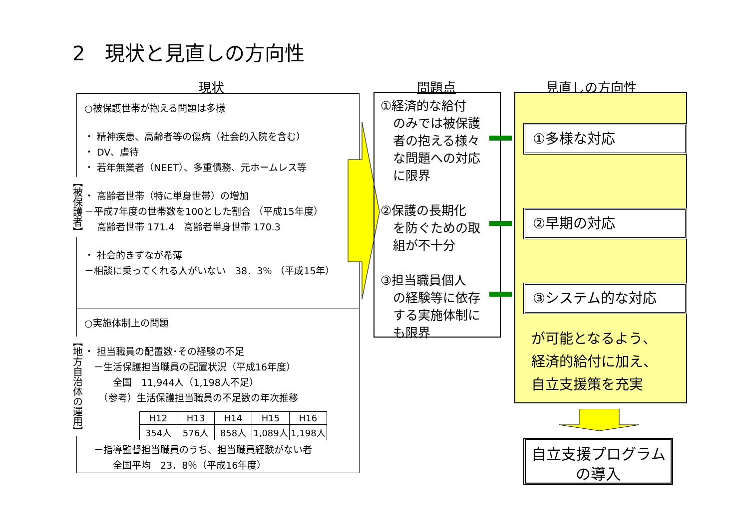2　現状と見直しの方向性
現状 問題点 見直しの方向性
○被保護世帯が抱える問題は多様
・ 精神疾患、高齢者等の傷病（社会的入院を含む）
・ DV、虐待
・ 若年無業者（NEET）、多重債務、元ホームレス等
・ 高齢者世帯（特に単身世帯）の増加
－平成7年度の世帯数を100とした割合 （平成15年度）
　 高齢者世帯 171.4　高齢者単身世帯 170.3
・ 社会的きずなが希薄
－相談に乗ってくれる人がいない　38．3％ （平成15年）
○実施体制上の問題
・ 担当職員の配置数･その経験の不足
　－生活保護担当職員の配置状況（平成16年度）
　　　全国　11,944人（1,198人不足）
　　（参考）生活保護担当職員の不足数の年次推移
| H12 | H13 | H14 | H15 | H16 |
| 354人 | 576人 | 858人 | 1,089人 | 1,198人 |
　－指導監督担当職員のうち、担当職員経験がない者
　　　全国平均　23．8％（平成16年度）
【被保護者】
【地方自治体の運用】
①経済的な給付
　のみでは被保護
　者の抱える様々
　な問題への対応
　に限界
②保護の長期化
　を防ぐための取
　組が不十分
③担当職員個人
　の経験等に依存
　する実施体制に
　も限界
①多様な対応
②早期の対応
③システム的な対応
が可能となるよう、
経済的給付に加え、
自立支援策を充実
自立支援プログラム
の導入